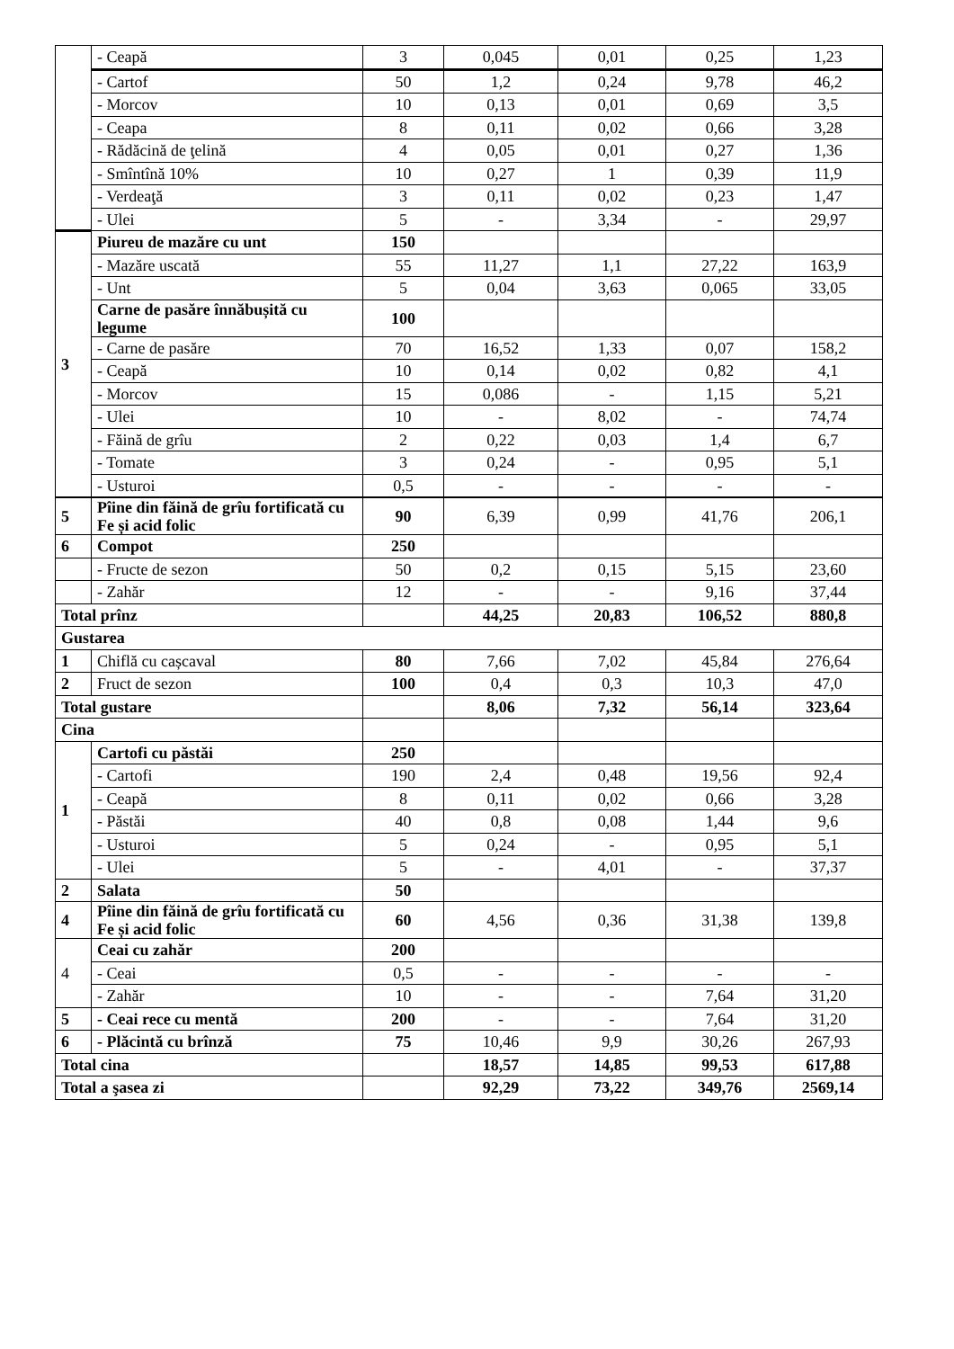| | - Ceapă | 3 | 0,045 | 0,01 | 0,25 | 1,23 |
| | - Cartof | 50 | 1,2 | 0,24 | 9,78 | 46,2 |
| | - Morcov | 10 | 0,13 | 0,01 | 0,69 | 3,5 |
| | - Ceapa | 8 | 0,11 | 0,02 | 0,66 | 3,28 |
| | - Rădăcină de ţelină | 4 | 0,05 | 0,01 | 0,27 | 1,36 |
| | - Smîntînă 10% | 10 | 0,27 | 1 | 0,39 | 11,9 |
| | - Verdeaţă | 3 | 0,11 | 0,02 | 0,23 | 1,47 |
| | - Ulei | 5 | - | 3,34 | - | 29,97 |
| 3 | Piureu de mazăre cu unt | 150 | | | | |
| | - Mazăre uscată | 55 | 11,27 | 1,1 | 27,22 | 163,9 |
| | - Unt | 5 | 0,04 | 3,63 | 0,065 | 33,05 |
| | Carne de pasăre înnăbușită cu legume | 100 | | | | |
| | - Carne de pasăre | 70 | 16,52 | 1,33 | 0,07 | 158,2 |
| | - Ceapă | 10 | 0,14 | 0,02 | 0,82 | 4,1 |
| | - Morcov | 15 | 0,086 | - | 1,15 | 5,21 |
| | - Ulei | 10 | - | 8,02 | - | 74,74 |
| | - Făină de grîu | 2 | 0,22 | 0,03 | 1,4 | 6,7 |
| | - Tomate | 3 | 0,24 | - | 0,95 | 5,1 |
| | - Usturoi | 0,5 | - | - | - | - |
| 5 | Pîine din făină de grîu fortificată cu Fe și acid folic | 90 | 6,39 | 0,99 | 41,76 | 206,1 |
| 6 | Compot | 250 | | | | |
| | - Fructe de sezon | 50 | 0,2 | 0,15 | 5,15 | 23,60 |
| | - Zahăr | 12 | - | - | 9,16 | 37,44 |
| Total prînz | | | 44,25 | 20,83 | 106,52 | 880,8 |
| Gustarea | | | | | | |
| 1 | Chiflă cu cașcaval | 80 | 7,66 | 7,02 | 45,84 | 276,64 |
| 2 | Fruct de sezon | 100 | 0,4 | 0,3 | 10,3 | 47,0 |
| Total gustare | | | 8,06 | 7,32 | 56,14 | 323,64 |
| Cina | | | | | | |
| 1 | Cartofi cu păstăi | 250 | | | | |
| | - Cartofi | 190 | 2,4 | 0,48 | 19,56 | 92,4 |
| | - Ceapă | 8 | 0,11 | 0,02 | 0,66 | 3,28 |
| | - Păstăi | 40 | 0,8 | 0,08 | 1,44 | 9,6 |
| | - Usturoi | 5 | 0,24 | - | 0,95 | 5,1 |
| | - Ulei | 5 | - | 4,01 | - | 37,37 |
| 2 | Salata | 50 | | | | |
| 4 | Pîine din făină de grîu fortificată cu Fe și acid folic | 60 | 4,56 | 0,36 | 31,38 | 139,8 |
| 4 | Ceai cu zahăr | 200 | | | | |
| | - Ceai | 0,5 | - | - | - | - |
| | - Zahăr | 10 | - | - | 7,64 | 31,20 |
| 5 | - Ceai rece cu mentă | 200 | - | - | 7,64 | 31,20 |
| 6 | - Plăcintă cu brînză | 75 | 10,46 | 9,9 | 30,26 | 267,93 |
| Total cina | | | 18,57 | 14,85 | 99,53 | 617,88 |
| Total a şasea zi | | | 92,29 | 73,22 | 349,76 | 2569,14 |